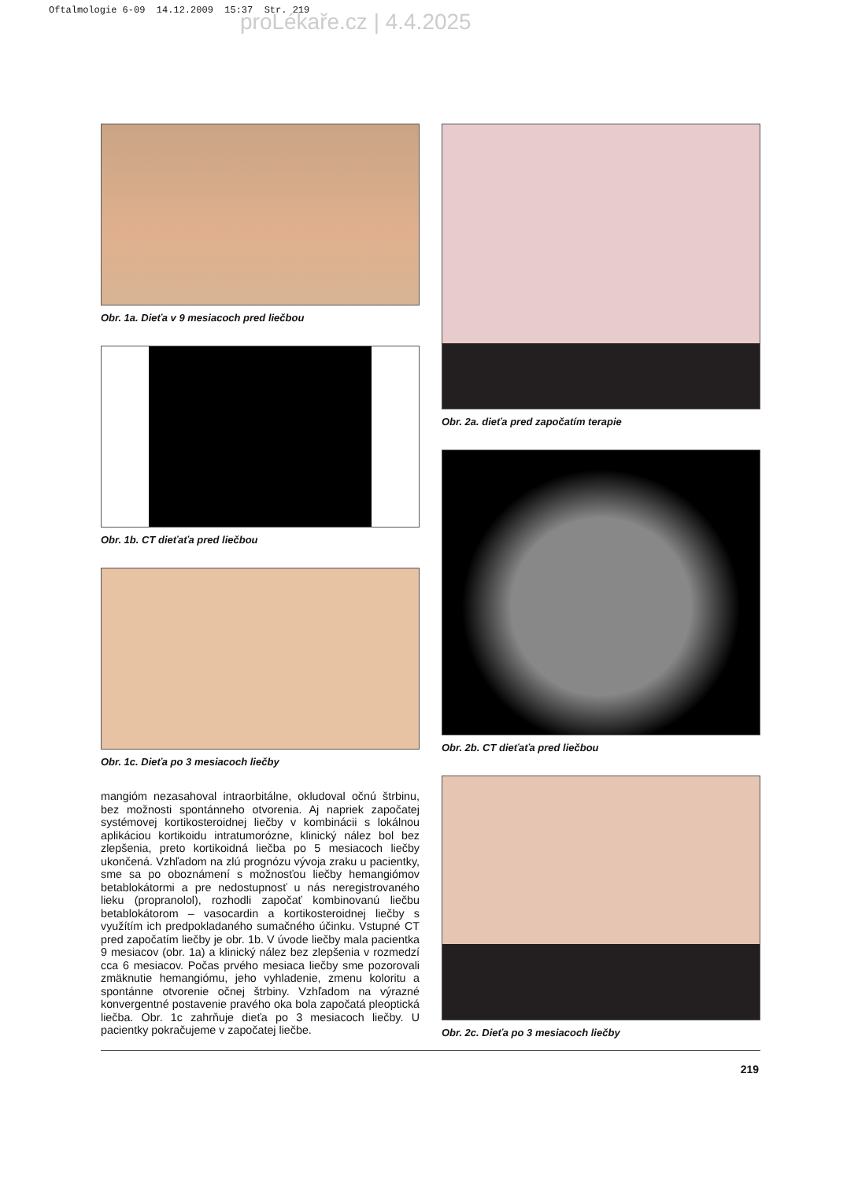Oftalmologie 6-09 14.12.2009 15:37 Str. 219
proLékaře.cz | 4.4.2025
Obr. 1a. Dieťa v 9 mesiacoch pred liečbou
Obr. 1b. CT dieťaťa pred liečbou
Obr. 1c. Dieťa po 3 mesiacoch liečby
mangióm nezasahoval intraorbitálne, okludoval očnú štrbinu, bez možnosti spontánneho otvorenia. Aj napriek započatej systémovej kortikosteroidnej liečby v kombinácii s lokálnou aplikáciou kortikoidu intratumorózne, klinický nález bol bez zlepšenia, preto kortikoidná liečba po 5 mesiacoch liečby ukončená. Vzhľadom na zlú prognózu vývoja zraku u pacientky, sme sa po oboznámení s možnosťou liečby hemangiómov betablokátormi a pre nedostupnosť u nás neregistrovaného lieku (propranolol), rozhodli započať kombinovanú liečbu betablokátorom – vasocardin a kortikosteroidnej liečby s využítím ich predpokladaného sumačného účinku. Vstupné CT pred započatím liečby je obr. 1b. V úvode liečby mala pacientka 9 mesiacov (obr. 1a) a klinický nález bez zlepšenia v rozmedzí cca 6 mesiacov. Počas prvého mesiaca liečby sme pozorovali zmäknutie hemangiómu, jeho vyhladenie, zmenu koloritu a spontánne otvorenie očnej štrbiny. Vzhľadom na výrazné konvergentné postavenie pravého oka bola započatá pleoptická liečba. Obr. 1c zahrňuje dieťa po 3 mesiacoch liečby. U pacientky pokračujeme v započatej liečbe.
Obr. 2a. dieťa pred započatím terapie
Obr. 2b. CT dieťaťa pred liečbou
Obr. 2c. Dieťa po 3 mesiacoch liečby
219